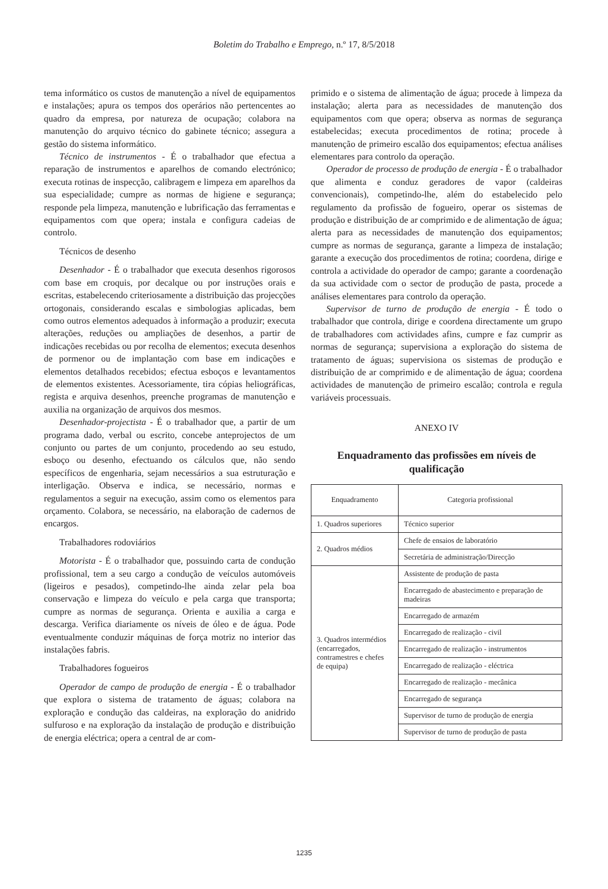Boletim do Trabalho e Emprego, n.º 17, 8/5/2018
tema informático os custos de manutenção a nível de equipamentos e instalações; apura os tempos dos operários não pertencentes ao quadro da empresa, por natureza de ocupação; colabora na manutenção do arquivo técnico do gabinete técnico; assegura a gestão do sistema informático.
Técnico de instrumentos - É o trabalhador que efectua a reparação de instrumentos e aparelhos de comando electrónico; executa rotinas de inspecção, calibragem e limpeza em aparelhos da sua especialidade; cumpre as normas de higiene e segurança; responde pela limpeza, manutenção e lubrificação das ferramentas e equipamentos com que opera; instala e configura cadeias de controlo.
Técnicos de desenho
Desenhador - É o trabalhador que executa desenhos rigorosos com base em croquis, por decalque ou por instruções orais e escritas, estabelecendo criteriosamente a distribuição das projecções ortogonais, considerando escalas e simbologias aplicadas, bem como outros elementos adequados à informação a produzir; executa alterações, reduções ou ampliações de desenhos, a partir de indicações recebidas ou por recolha de elementos; executa desenhos de pormenor ou de implantação com base em indicações e elementos detalhados recebidos; efectua esboços e levantamentos de elementos existentes. Acessoriamente, tira cópias heliográficas, regista e arquiva desenhos, preenche programas de manutenção e auxilia na organização de arquivos dos mesmos.
Desenhador-projectista - É o trabalhador que, a partir de um programa dado, verbal ou escrito, concebe anteprojectos de um conjunto ou partes de um conjunto, procedendo ao seu estudo, esboço ou desenho, efectuando os cálculos que, não sendo específicos de engenharia, sejam necessários a sua estruturação e interligação. Observa e indica, se necessário, normas e regulamentos a seguir na execução, assim como os elementos para orçamento. Colabora, se necessário, na elaboração de cadernos de encargos.
Trabalhadores rodoviários
Motorista - É o trabalhador que, possuindo carta de condução profissional, tem a seu cargo a condução de veículos automóveis (ligeiros e pesados), competindo-lhe ainda zelar pela boa conservação e limpeza do veículo e pela carga que transporta; cumpre as normas de segurança. Orienta e auxilia a carga e descarga. Verifica diariamente os níveis de óleo e de água. Pode eventualmente conduzir máquinas de força motriz no interior das instalações fabris.
Trabalhadores fogueiros
Operador de campo de produção de energia - É o trabalhador que explora o sistema de tratamento de águas; colabora na exploração e condução das caldeiras, na exploração do anidrido sulfuroso e na exploração da instalação de produção e distribuição de energia eléctrica; opera a central de ar com-
primido e o sistema de alimentação de água; procede à limpeza da instalação; alerta para as necessidades de manutenção dos equipamentos com que opera; observa as normas de segurança estabelecidas; executa procedimentos de rotina; procede à manutenção de primeiro escalão dos equipamentos; efectua análises elementares para controlo da operação.
Operador de processo de produção de energia - É o trabalhador que alimenta e conduz geradores de vapor (caldeiras convencionais), competindo-lhe, além do estabelecido pelo regulamento da profissão de fogueiro, operar os sistemas de produção e distribuição de ar comprimido e de alimentação de água; alerta para as necessidades de manutenção dos equipamentos; cumpre as normas de segurança, garante a limpeza de instalação; garante a execução dos procedimentos de rotina; coordena, dirige e controla a actividade do operador de campo; garante a coordenação da sua actividade com o sector de produção de pasta, procede a análises elementares para controlo da operação.
Supervisor de turno de produção de energia - É todo o trabalhador que controla, dirige e coordena directamente um grupo de trabalhadores com actividades afins, cumpre e faz cumprir as normas de segurança; supervisiona a exploração do sistema de tratamento de águas; supervisiona os sistemas de produção e distribuição de ar comprimido e de alimentação de água; coordena actividades de manutenção de primeiro escalão; controla e regula variáveis processuais.
ANEXO IV
Enquadramento das profissões em níveis de qualificação
| Enquadramento | Categoria profissional |
| --- | --- |
| 1. Quadros superiores | Técnico superior |
| 2. Quadros médios | Chefe de ensaios de laboratório |
| | Secretária de administração/Direcção |
| 3. Quadros intermédios (encarregados, contramestres e chefes de equipa) | Assistente de produção de pasta |
| | Encarregado de abastecimento e preparação de madeiras |
| | Encarregado de armazém |
| | Encarregado de realização - civil |
| | Encarregado de realização - instrumentos |
| | Encarregado de realização - eléctrica |
| | Encarregado de realização - mecânica |
| | Encarregado de segurança |
| | Supervisor de turno de produção de energia |
| | Supervisor de turno de produção de pasta |
1235